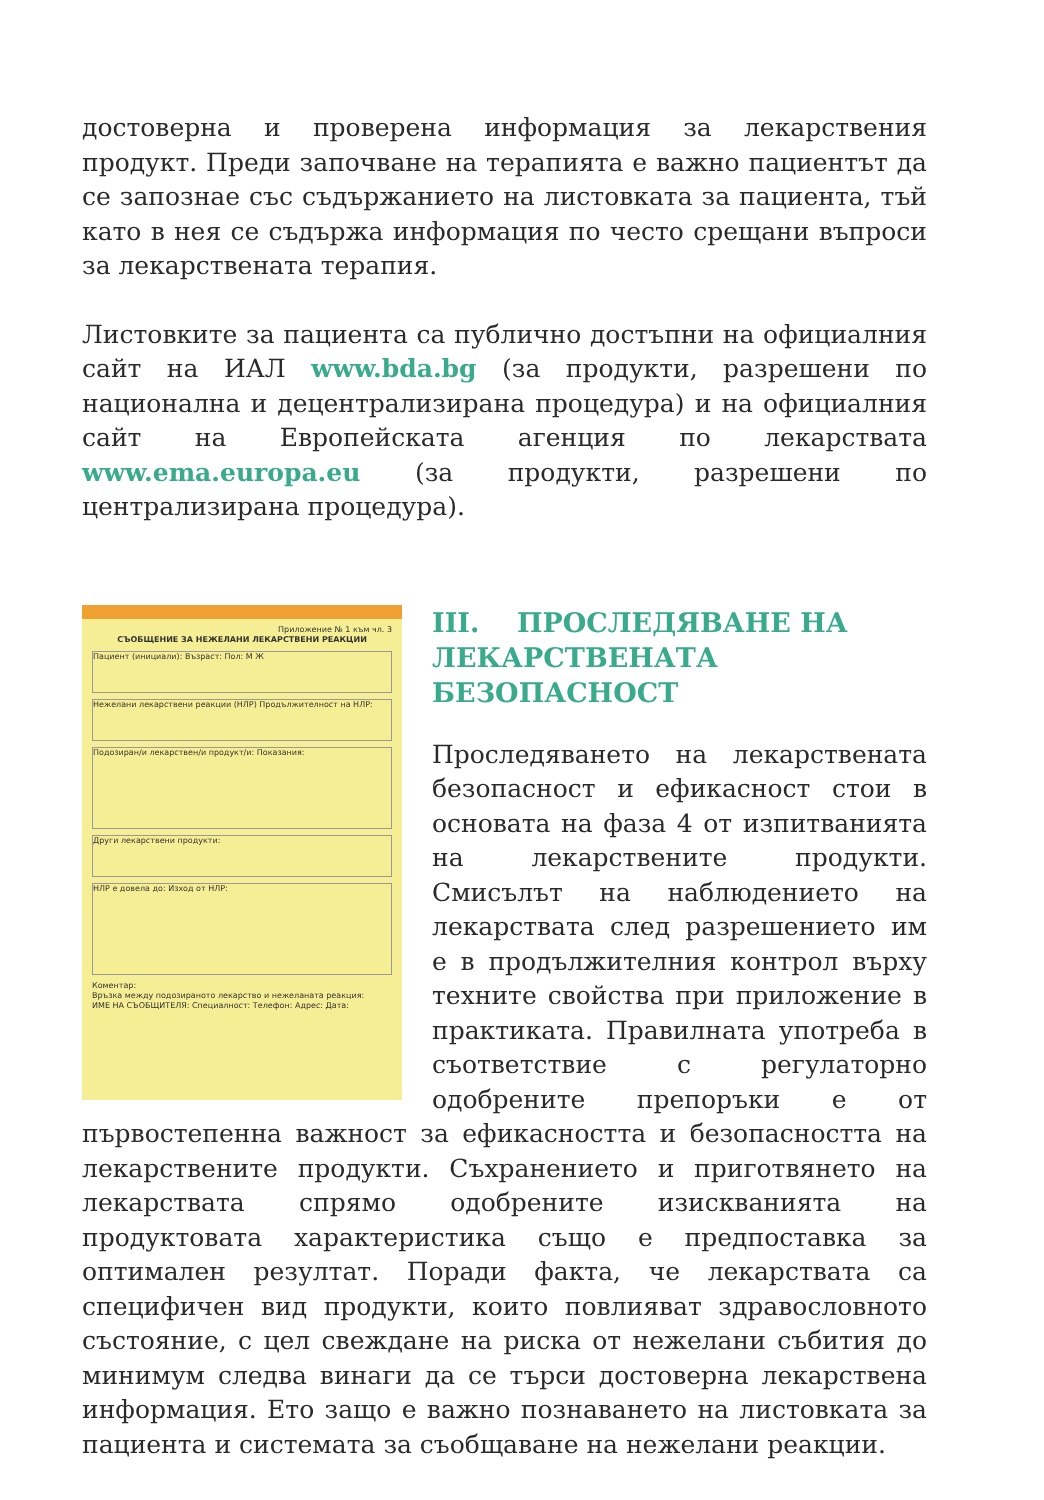достоверна и проверена информация за лекарствения продукт. Преди започване на терапията е важно пациентът да се запознае със съдържанието на листовката за пациента, тъй като в нея се съдържа информация по често срещани въпроси за лекарствената терапия.
Листовките за пациента са публично достъпни на официалния сайт на ИАЛ www.bda.bg (за продукти, разрешени по национална и децентрализирана процедура) и на официалния сайт на Европейската агенция по лекарствата www.ema.europa.eu (за продукти, разрешени по централизирана процедура).
Приложение № 1 към чл. 3
СЪОБЩЕНИЕ ЗА НЕЖЕЛАНИ ЛЕКАРСТВЕНИ РЕАКЦИИ
Пациент (инициали): Възраст: Пол: М Ж
Нежелани лекарствени реакции (НЛР) Продължителност на НЛР:
Подозиран/и лекарствен/и продукт/и: Показания:
Други лекарствени продукти:
НЛР е довела до: Изход от НЛР:
Коментар:
Връзка между подозираното лекарство и нежеланата реакция:
ИМЕ НА СЪОБЩИТЕЛЯ: Специалност: Телефон: Адрес: Дата:
III. ПРОСЛЕДЯВАНЕ НА ЛЕКАРСТВЕНАТА БЕЗОПАСНОСТ
Проследяването на лекарствената безопасност и ефикасност стои в основата на фаза 4 от изпитванията на лекарствените продукти. Смисълът на наблюдението на лекарствата след разрешението им е в продължителния контрол върху техните свойства при приложение в практиката. Правилната употреба в съответствие с регулаторно одобрените препоръки е от първостепенна важност за ефикасността и безопасността на лекарствените продукти. Съхранението и приготвянето на лекарствата спрямо одобрените изискванията на продуктовата характеристика също е предпоставка за оптимален резултат. Поради факта, че лекарствата са специфичен вид продукти, които повлияват здравословното състояние, с цел свеждане на риска от нежелани събития до минимум следва винаги да се търси достоверна лекарствена информация. Ето защо е важно познаването на листовката за пациента и системата за съобщаване на нежелани реакции.